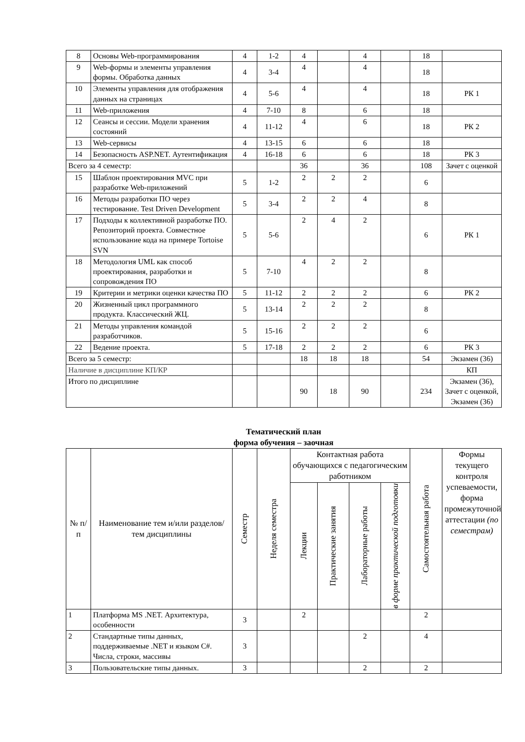| 8 | Основы Web-программирования | 4 | 1-2 | 4 | | 4 | | 18 | |
| 9 | Web-формы и элементы управления формы. Обработка данных | 4 | 3-4 | 4 | | 4 | | 18 | |
| 10 | Элементы управления для отображения данных на страницах | 4 | 5-6 | 4 | | 4 | | 18 | РК 1 |
| 11 | Web-приложения | 4 | 7-10 | 8 | | 6 | | 18 | |
| 12 | Сеансы и сессии. Модели хранения состояний | 4 | 11-12 | 4 | | 6 | | 18 | РК 2 |
| 13 | Web-сервисы | 4 | 13-15 | 6 | | 6 | | 18 | |
| 14 | Безопасность ASP.NET. Аутентификация | 4 | 16-18 | 6 | | 6 | | 18 | РК 3 |
| Всего за 4 семестр: | | | | 36 | | 36 | | 108 | Зачет с оценкой |
| 15 | Шаблон проектирования MVC при разработке Web-приложений | 5 | 1-2 | 2 | 2 | 2 | | 6 | |
| 16 | Методы разработки ПО через тестирование. Test Driven Development | 5 | 3-4 | 2 | 2 | 4 | | 8 | |
| 17 | Подходы к коллективной разработке ПО. Репозиторий проекта. Совместное использование кода на примере Tortoise SVN | 5 | 5-6 | 2 | 4 | 2 | | 6 | РК 1 |
| 18 | Методология UML как способ проектирования, разработки и сопровождения ПО | 5 | 7-10 | 4 | 2 | 2 | | 8 | |
| 19 | Критерии и метрики оценки качества ПО | 5 | 11-12 | 2 | 2 | 2 | | 6 | РК 2 |
| 20 | Жизненный цикл программного продукта. Классический ЖЦ. | 5 | 13-14 | 2 | 2 | 2 | | 8 | |
| 21 | Методы управления командой разработчиков. | 5 | 15-16 | 2 | 2 | 2 | | 6 | |
| 22 | Ведение проекта. | 5 | 17-18 | 2 | 2 | 2 | | 6 | РК 3 |
| Всего за 5 семестр: | | | | 18 | 18 | 18 | | 54 | Экзамен (36) |
| Наличие в дисциплине КП/КР | | | | | | | | | КП |
| Итого по дисциплине | | | | 90 | 18 | 90 | | 234 | Экзамен (36), Зачет с оценкой, Экзамен (36) |
Тематический план
форма обучения – заочная
| № п/п | Наименование тем и/или разделов/тем дисциплины | Семестр | Неделя семестра | Контактная работа обучающихся с педагогическим работником | | | | Самостоятельная работа | Формы текущего контроля успеваемости, форма промежуточной аттестации (по семестрам) |
| --- | --- | --- | --- | --- | --- | --- | --- | --- | --- |
| | | | | Лекции | Практические занятия | Лабораторные работы | в форме практической подготовки | | |
| 1 | Платформа MS .NET. Архитектура, особенности | 3 | | 2 | | | | 2 | |
| 2 | Стандартные типы данных, поддерживаемые .NET и языком C#. Числа, строки, массивы | 3 | | | | 2 | | 4 | |
| 3 | Пользовательские типы данных. | 3 | | | | 2 | | 2 | |